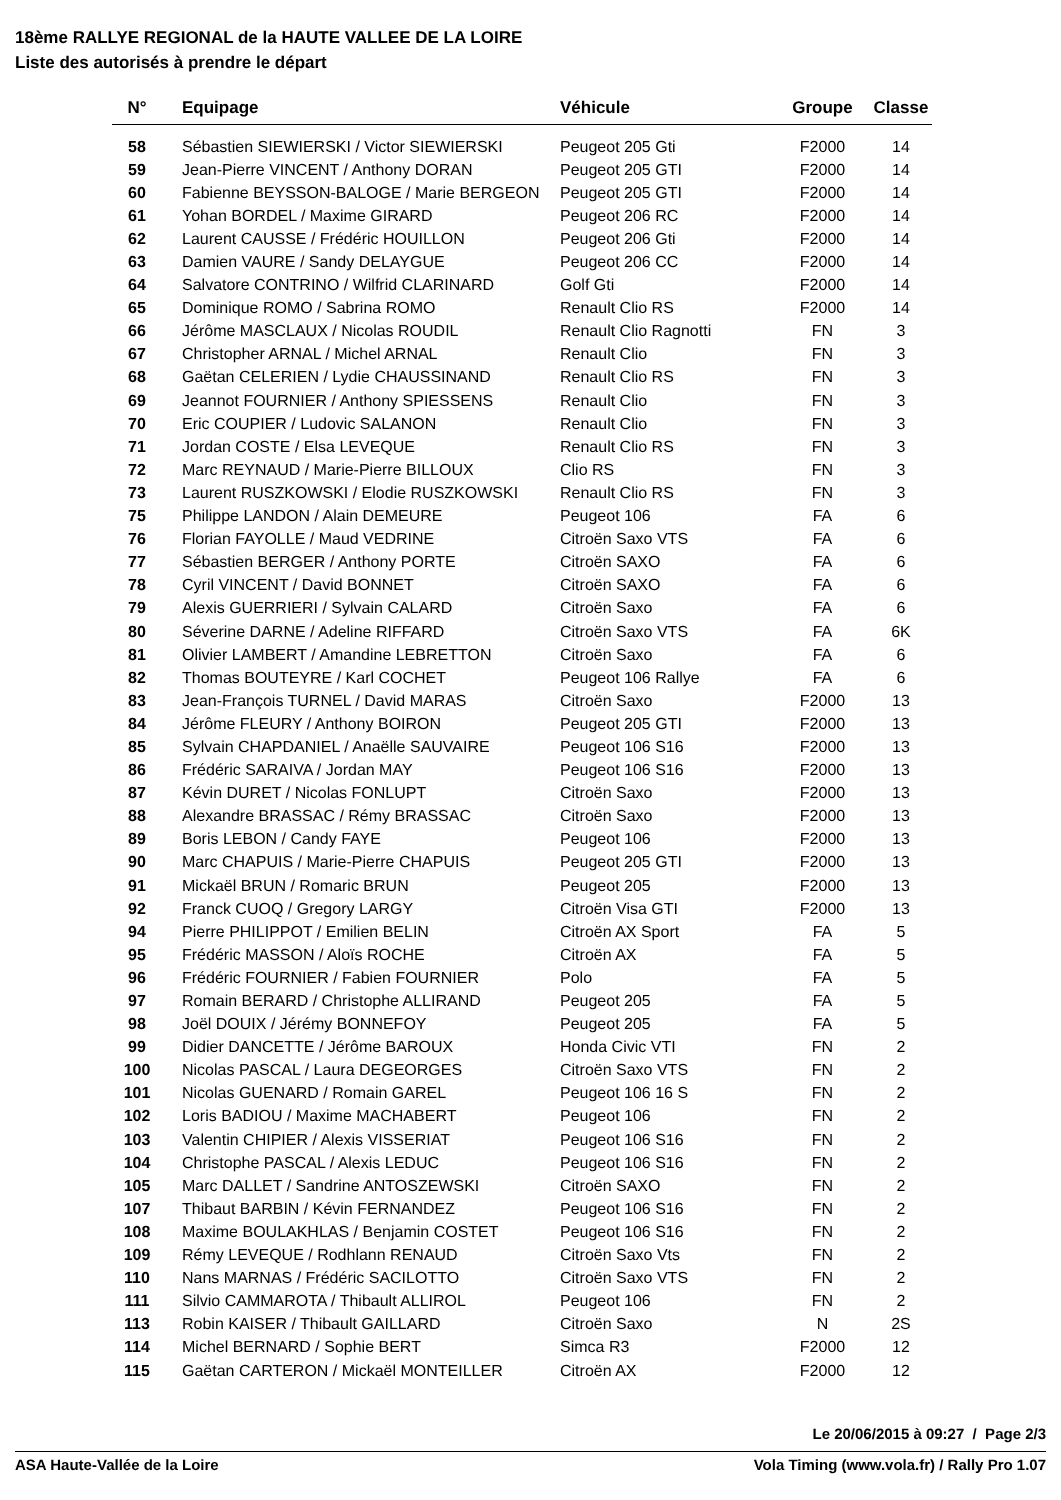18ème RALLYE REGIONAL de la HAUTE VALLEE DE LA LOIRE
Liste des autorisés à prendre le départ
| N° | Equipage | Véhicule | Groupe | Classe |
| --- | --- | --- | --- | --- |
| 58 | Sébastien SIEWIERSKI / Victor SIEWIERSKI | Peugeot 205 Gti | F2000 | 14 |
| 59 | Jean-Pierre VINCENT / Anthony DORAN | Peugeot 205 GTI | F2000 | 14 |
| 60 | Fabienne BEYSSON-BALOGE / Marie BERGEON | Peugeot 205 GTI | F2000 | 14 |
| 61 | Yohan BORDEL / Maxime GIRARD | Peugeot 206 RC | F2000 | 14 |
| 62 | Laurent CAUSSE / Frédéric HOUILLON | Peugeot 206 Gti | F2000 | 14 |
| 63 | Damien VAURE / Sandy DELAYGUE | Peugeot 206 CC | F2000 | 14 |
| 64 | Salvatore CONTRINO / Wilfrid CLARINARD | Golf Gti | F2000 | 14 |
| 65 | Dominique ROMO / Sabrina ROMO | Renault Clio RS | F2000 | 14 |
| 66 | Jérôme MASCLAUX / Nicolas ROUDIL | Renault Clio Ragnotti | FN | 3 |
| 67 | Christopher ARNAL / Michel ARNAL | Renault Clio | FN | 3 |
| 68 | Gaëtan CELERIEN / Lydie CHAUSSINAND | Renault Clio RS | FN | 3 |
| 69 | Jeannot FOURNIER / Anthony SPIESSENS | Renault Clio | FN | 3 |
| 70 | Eric COUPIER / Ludovic SALANON | Renault Clio | FN | 3 |
| 71 | Jordan COSTE / Elsa LEVEQUE | Renault Clio RS | FN | 3 |
| 72 | Marc REYNAUD / Marie-Pierre BILLOUX | Clio RS | FN | 3 |
| 73 | Laurent RUSZKOWSKI / Elodie RUSZKOWSKI | Renault Clio RS | FN | 3 |
| 75 | Philippe LANDON / Alain DEMEURE | Peugeot 106 | FA | 6 |
| 76 | Florian FAYOLLE / Maud VEDRINE | Citroën Saxo VTS | FA | 6 |
| 77 | Sébastien BERGER / Anthony PORTE | Citroën SAXO | FA | 6 |
| 78 | Cyril VINCENT / David BONNET | Citroën SAXO | FA | 6 |
| 79 | Alexis GUERRIERI / Sylvain CALARD | Citroën Saxo | FA | 6 |
| 80 | Séverine DARNE / Adeline RIFFARD | Citroën Saxo VTS | FA | 6K |
| 81 | Olivier LAMBERT / Amandine LEBRETTON | Citroën Saxo | FA | 6 |
| 82 | Thomas BOUTEYRE / Karl COCHET | Peugeot 106 Rallye | FA | 6 |
| 83 | Jean-François TURNEL / David MARAS | Citroën Saxo | F2000 | 13 |
| 84 | Jérôme FLEURY / Anthony BOIRON | Peugeot 205 GTI | F2000 | 13 |
| 85 | Sylvain CHAPDANIEL / Anaëlle SAUVAIRE | Peugeot 106 S16 | F2000 | 13 |
| 86 | Frédéric SARAIVA / Jordan MAY | Peugeot 106 S16 | F2000 | 13 |
| 87 | Kévin DURET / Nicolas FONLUPT | Citroën Saxo | F2000 | 13 |
| 88 | Alexandre BRASSAC / Rémy BRASSAC | Citroën Saxo | F2000 | 13 |
| 89 | Boris LEBON / Candy FAYE | Peugeot 106 | F2000 | 13 |
| 90 | Marc CHAPUIS / Marie-Pierre CHAPUIS | Peugeot 205 GTI | F2000 | 13 |
| 91 | Mickaël BRUN / Romaric BRUN | Peugeot 205 | F2000 | 13 |
| 92 | Franck CUOQ / Gregory LARGY | Citroën Visa GTI | F2000 | 13 |
| 94 | Pierre PHILIPPOT / Emilien BELIN | Citroën AX Sport | FA | 5 |
| 95 | Frédéric MASSON / Aloïs ROCHE | Citroën AX | FA | 5 |
| 96 | Frédéric FOURNIER / Fabien FOURNIER | Polo | FA | 5 |
| 97 | Romain BERARD / Christophe ALLIRAND | Peugeot 205 | FA | 5 |
| 98 | Joël DOUIX / Jérémy BONNEFOY | Peugeot 205 | FA | 5 |
| 99 | Didier DANCETTE / Jérôme BAROUX | Honda Civic VTI | FN | 2 |
| 100 | Nicolas PASCAL / Laura DEGEORGES | Citroën Saxo VTS | FN | 2 |
| 101 | Nicolas GUENARD / Romain GAREL | Peugeot 106 16 S | FN | 2 |
| 102 | Loris BADIOU / Maxime MACHABERT | Peugeot 106 | FN | 2 |
| 103 | Valentin CHIPIER / Alexis VISSERIAT | Peugeot 106 S16 | FN | 2 |
| 104 | Christophe PASCAL / Alexis LEDUC | Peugeot 106 S16 | FN | 2 |
| 105 | Marc DALLET / Sandrine ANTOSZEWSKI | Citroën SAXO | FN | 2 |
| 107 | Thibaut BARBIN / Kévin FERNANDEZ | Peugeot 106 S16 | FN | 2 |
| 108 | Maxime BOULAKHLAS / Benjamin COSTET | Peugeot 106 S16 | FN | 2 |
| 109 | Rémy LEVEQUE / Rodhlann RENAUD | Citroën Saxo Vts | FN | 2 |
| 110 | Nans MARNAS / Frédéric SACILOTTO | Citroën Saxo VTS | FN | 2 |
| 111 | Silvio CAMMAROTA / Thibault ALLIROL | Peugeot 106 | FN | 2 |
| 113 | Robin KAISER / Thibault GAILLARD | Citroën Saxo | N | 2S |
| 114 | Michel BERNARD / Sophie BERT | Simca R3 | F2000 | 12 |
| 115 | Gaëtan CARTERON / Mickaël MONTEILLER | Citroën AX | F2000 | 12 |
Le 20/06/2015 à 09:27 / Page 2/3
ASA Haute-Vallée de la Loire Vola Timing (www.vola.fr) / Rally Pro 1.07